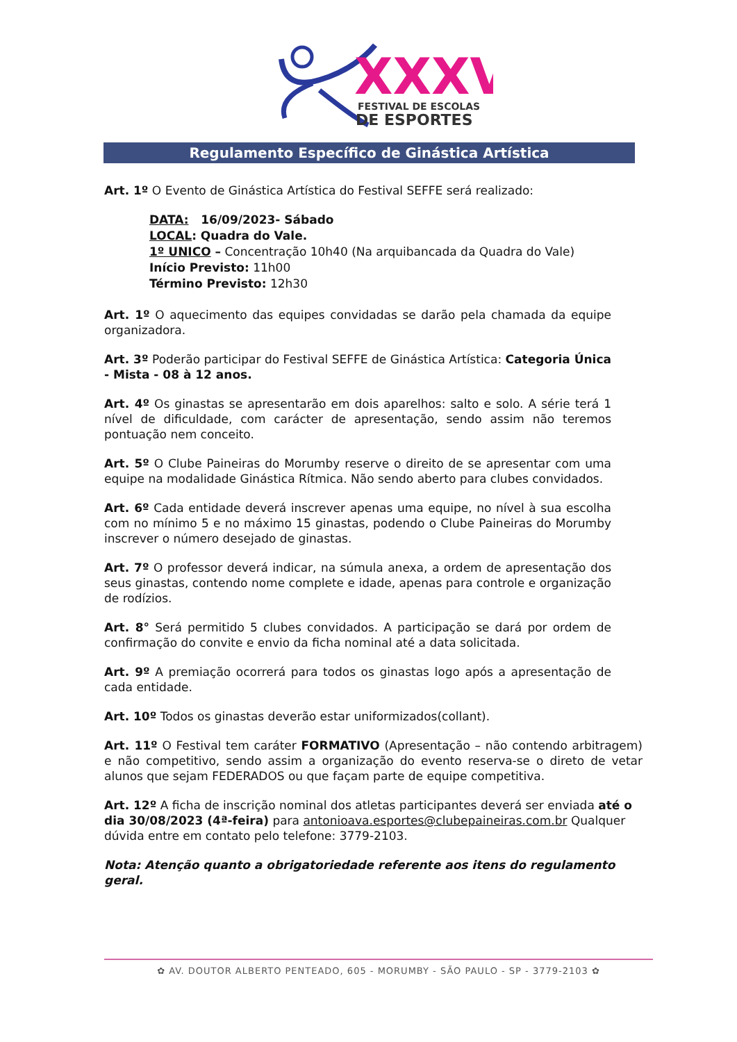XXXV
FESTIVAL DE ESCOLAS
DE ESPORTES
Regulamento Específico de Ginástica Artística
Art. 1º O Evento de Ginástica Artística do Festival SEFFE será realizado:
DATA: 16/09/2023- Sábado
LOCAL: Quadra do Vale.
1º UNICO – Concentração 10h40 (Na arquibancada da Quadra do Vale)
Início Previsto: 11h00
Término Previsto: 12h30
Art. 1º O aquecimento das equipes convidadas se darão pela chamada da equipe organizadora.
Art. 3º Poderão participar do Festival SEFFE de Ginástica Artística: Categoria Única - Mista - 08 à 12 anos.
Art. 4º Os ginastas se apresentarão em dois aparelhos: salto e solo. A série terá 1 nível de dificuldade, com carácter de apresentação, sendo assim não teremos pontuação nem conceito.
Art. 5º O Clube Paineiras do Morumby reserve o direito de se apresentar com uma equipe na modalidade Ginástica Rítmica. Não sendo aberto para clubes convidados.
Art. 6º Cada entidade deverá inscrever apenas uma equipe, no nível à sua escolha com no mínimo 5 e no máximo 15 ginastas, podendo o Clube Paineiras do Morumby inscrever o número desejado de ginastas.
Art. 7º O professor deverá indicar, na súmula anexa, a ordem de apresentação dos seus ginastas, contendo nome complete e idade, apenas para controle e organização de rodízios.
Art. 8° Será permitido 5 clubes convidados. A participação se dará por ordem de confirmação do convite e envio da ficha nominal até a data solicitada.
Art. 9º A premiação ocorrerá para todos os ginastas logo após a apresentação de cada entidade.
Art. 10º Todos os ginastas deverão estar uniformizados(collant).
Art. 11º O Festival tem caráter FORMATIVO (Apresentação – não contendo arbitragem) e não competitivo, sendo assim a organização do evento reserva-se o direto de vetar alunos que sejam FEDERADOS ou que façam parte de equipe competitiva.
Art. 12º A ficha de inscrição nominal dos atletas participantes deverá ser enviada até o dia 30/08/2023 (4ª-feira) para antonioava.esportes@clubepaineiras.com.br Qualquer dúvida entre em contato pelo telefone: 3779-2103.
Nota: Atenção quanto a obrigatoriedade referente aos itens do regulamento geral.
✿ AV. DOUTOR ALBERTO PENTEADO, 605 - MORUMBY - SÃO PAULO - SP - 3779-2103 ✿